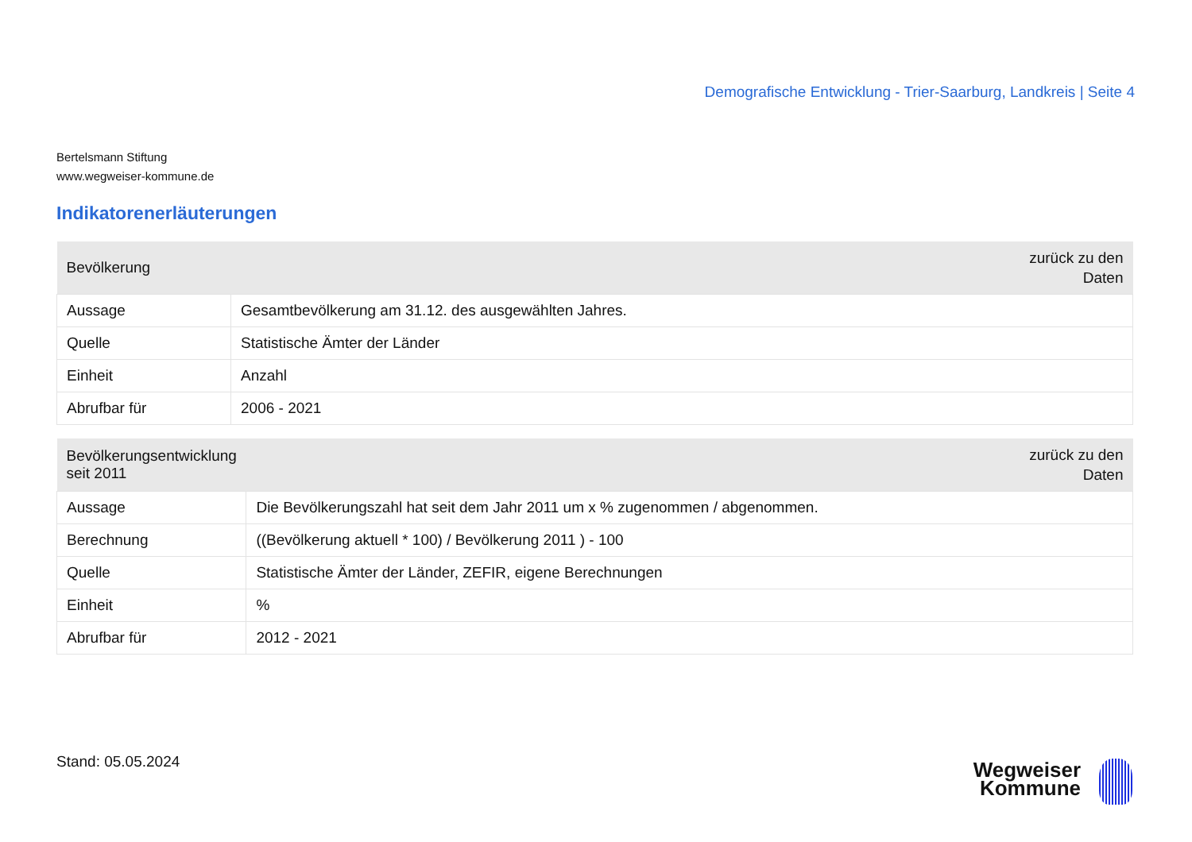Demografische Entwicklung - Trier-Saarburg, Landkreis | Seite 4
Bertelsmann Stiftung
www.wegweiser-kommune.de
Indikatorenerläuterungen
| Bevölkerung | zurück zu den Daten |
| --- | --- |
| Aussage | Gesamtbevölkerung am 31.12. des ausgewählten Jahres. |
| Quelle | Statistische Ämter der Länder |
| Einheit | Anzahl |
| Abrufbar für | 2006 - 2021 |
| Bevölkerungsentwicklung seit 2011 | zurück zu den Daten |
| --- | --- |
| Aussage | Die Bevölkerungszahl hat seit dem Jahr 2011 um x % zugenommen / abgenommen. |
| Berechnung | ((Bevölkerung aktuell * 100) / Bevölkerung 2011 ) - 100 |
| Quelle | Statistische Ämter der Länder, ZEFIR, eigene Berechnungen |
| Einheit | % |
| Abrufbar für | 2012 - 2021 |
Stand: 05.05.2024
Wegweiser
Kommune